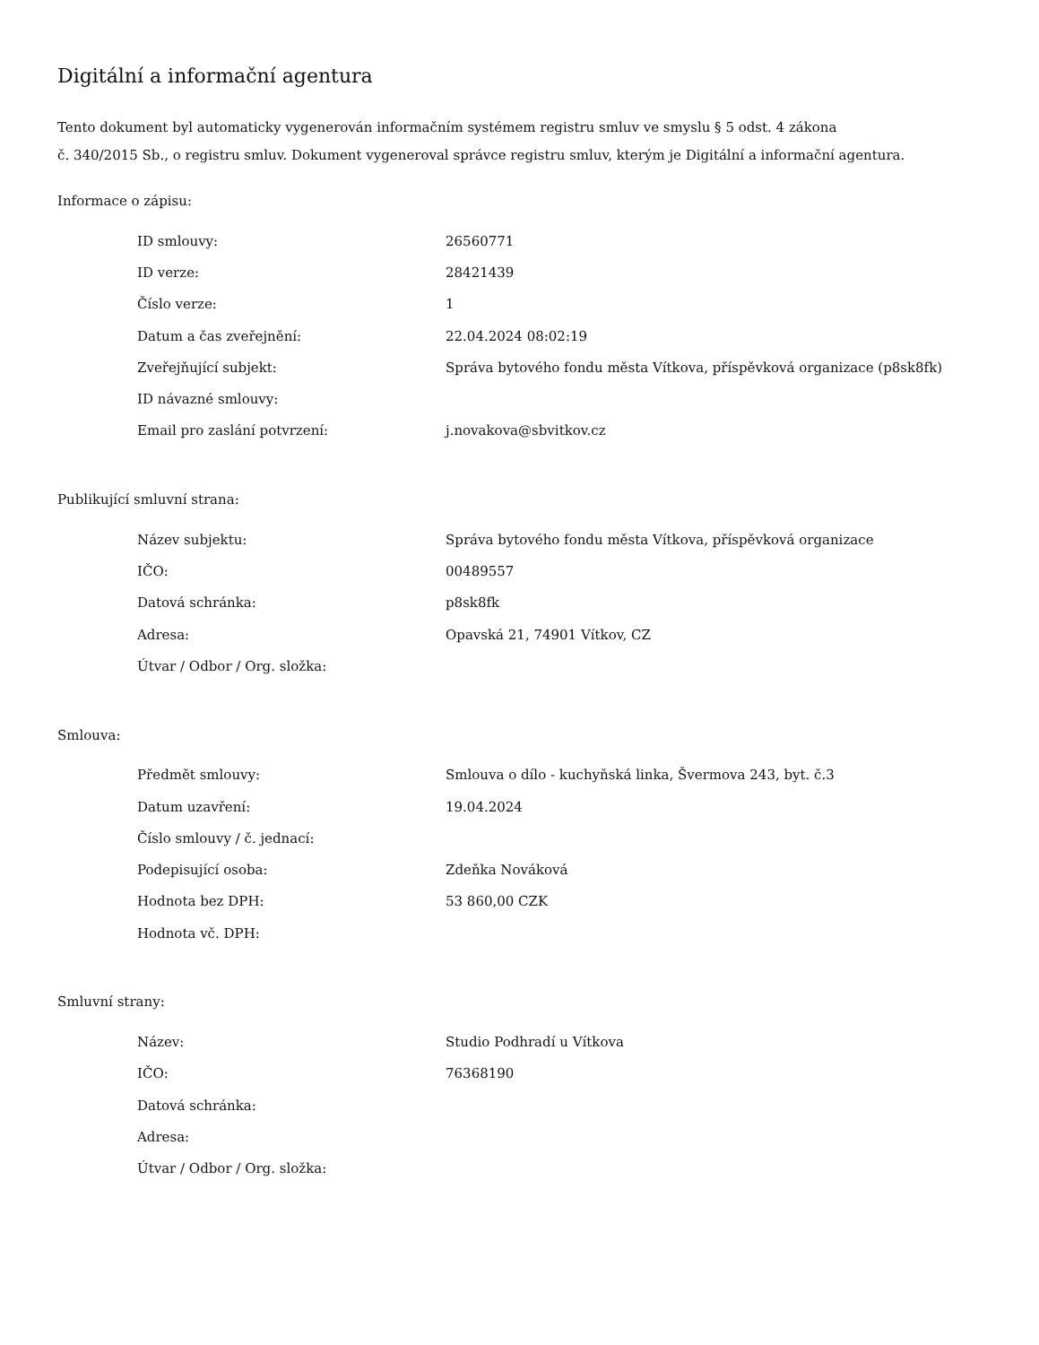Digitální a informační agentura
Tento dokument byl automaticky vygenerován informačním systémem registru smluv ve smyslu § 5 odst. 4 zákona
č. 340/2015 Sb., o registru smluv. Dokument vygeneroval správce registru smluv, kterým je Digitální a informační agentura.
Informace o zápisu:
| ID smlouvy: | 26560771 |
| ID verze: | 28421439 |
| Číslo verze: | 1 |
| Datum a čas zveřejnění: | 22.04.2024 08:02:19 |
| Zveřejňující subjekt: | Správa bytového fondu města Vítkova, příspěvková organizace (p8sk8fk) |
| ID návazné smlouvy: | |
| Email pro zaslání potvrzení: | j.novakova@sbvitkov.cz |
Publikující smluvní strana:
| Název subjektu: | Správa bytového fondu města Vítkova, příspěvková organizace |
| IČO: | 00489557 |
| Datová schránka: | p8sk8fk |
| Adresa: | Opavská 21, 74901 Vítkov, CZ |
| Útvar / Odbor / Org. složka: | |
Smlouva:
| Předmět smlouvy: | Smlouva o dílo - kuchyňská linka, Švermova 243, byt. č.3 |
| Datum uzavření: | 19.04.2024 |
| Číslo smlouvy / č. jednací: | |
| Podepisující osoba: | Zdeňka Nováková |
| Hodnota bez DPH: | 53 860,00 CZK |
| Hodnota vč. DPH: | |
Smluvní strany:
| Název: | Studio Podhradí u Vítkova |
| IČO: | 76368190 |
| Datová schránka: | |
| Adresa: | |
| Útvar / Odbor / Org. složka: | |